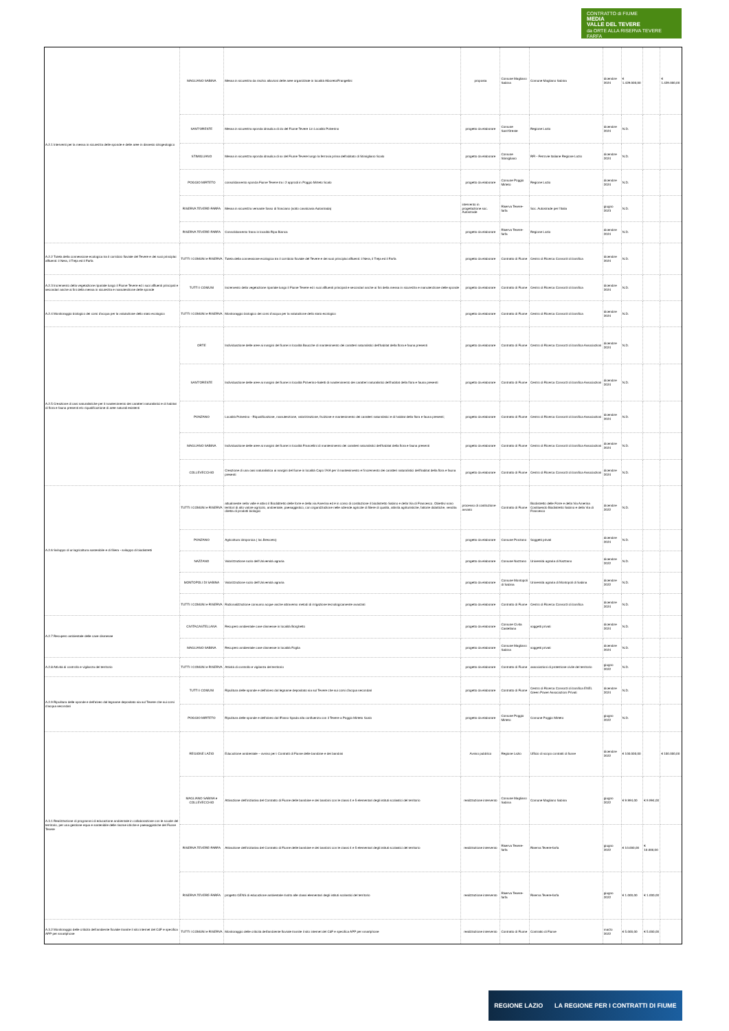CONTRATTO di FIUME
MEDIA
VALLE DEL TEVERE
da ORTE ALLA RISERVA TEVERE FARFA
| A.2.1 Interventi per la messa in sicurezza delle sponde e delle aree in dissesto idrogeologico | MAGLIANO SABINA | Messa in sicurezza da rischio alluvioni delle aree organizzate in località Alboreto/Frangellini | proposta | Comune Magliano Sabina | Comune Magliano Sabina | dicembre 2024 | € 1.429.000,00 | | € 1.429.000,00 |
| | SANT'ORESTE | Messa in sicurezza sponda idraulica di dx del Fiume Tevere Lin Località Polverino | progetto da elaborare | Comune Sant'Oreste | Regione Lazio | dicembre 2024 | N.D. | | |
| | STIMIGLIANO | Messa in sicurezza sponda idraulica di sx del Fiume Tevere lungo la ferrovia prima dell'abitato di Stimigliano Scalo | progetto da elaborare | Comune Stimigliano | RFI - Ferrovie Italiane Regione Lazio | dicembre 2024 | N.D. | | |
| | POGGIO MIRTETO | consolidamento sponda Fiume Tevere tra i 2 approdi in Poggio Mirteto Scalo | progetto da elaborare | Comune Poggio Mirteto | Regione Lazio | dicembre 2024 | N.D. | | |
| | RISERVA TEVERE-FARFA | Messa in sicurezza versante fosso di frosciano (sotto cavalcavia Autostrada) | intervento in progettazione soc. Autostrade | Riserva Tevere-farfa | Soc. Autostrade per l'Italia | giugno 2023 | N.D. | | |
| | RISERVA TEVERE-FARFA | Consolidamento frana in località Ripa Bianca | progetto da elaborare | Riserva Tevere-farfa | Regione Lazio | dicembre 2024 | N.D. | | |
| A.2.2 Tutela della connessione ecologica tra il corridoio fluviale del Tevere e dei suoi principlai affluenti: il Nera, il Treja ed il Farfa | TUTTI I COMUNI e RISERVA | Tutela della connessione ecologica tra il corridoio fluviale del Tevere e dei suoi principlai affluenti: il Nera, il Treja ed il Farfa | progetto da elaborare | Contratto di Fiume | Centro di Ricerca Consorzi di bonifica | dicembre 2024 | N.D. | | |
| A.2.3 Incremento della vegetazione ripariale lungo il Fiume Tevere ed i suoi affluenti principali e secondari anche ai fini della messa in sicurezza e manutenzione delle sponde | TUTTI I COMUNI | Incremento della vegetazione ripariale lungo il Fiume Tevere ed i suoi affluenti principali e secondari anche ai fini della messa in sicurezza e manutenzione delle sponde | progetto da elaborare | Contratto di Fiume | Centro di Ricerca Consorzi di bonifica | dicembre 2024 | N.D. | | |
| A.2.4 Monitoraggio biologico dei corsi d'acqua per la valutazione dello stato ecologico | TUTTI I COMUNI e RISERVA | Monitoraggio biologico dei corsi d'acqua per la valutazione dello stato ecologico | progetto da elaborare | Contratto di Fiume | Centro di Ricerca Consorzi di bonifica | dicembre 2024 | N.D. | | |
| A.2.5 Creazione di oasi naturalistiche per il mantenimento dei caratteri naturalistici e di habitat di flora e fauna presenti e/o riqualificazione di aree naturali esistenti | ORTE | Individuazione delle aree ai margini del fiume in località Baucche di mantenimento dei caratteri naturalistici dell'habitat della flora e fauna presenti | progetto da elaborare | Contratto di Fiume | Centro di Ricerca Consorzi di bonifica Associazioni | dicembre 2024 | N.D. | | |
| | SANT'ORESTE | Individuazione delle aree ai margini del fiume in località Polverino-Saletti di mantenimento dei caratteri naturalistici dell'habitat della flora e fauna presenti | progetto da elaborare | Contratto di Fiume | Centro di Ricerca Consorzi di bonifica Associazioni | dicembre 2024 | N.D. | | |
| | PONZANO | Località Polverino - Riqualificazione, manutenzione, valorizzazione, fruizione e mantenimento dei caratteri naturalistici e di habitat della flora e fauna presenti; | progetto da elaborare | Contratto di Fiume | Centro di Ricerca Consorzi di bonifica Associazioni | dicembre 2024 | N.D. | | |
| | MAGLIANO SABINA | Individuazione delle aree ai margini del fiume in località Francellini di mantenimento dei caratteri naturalistici dell'habitat della flora e fauna presenti | progetto da elaborare | Contratto di Fiume | Centro di Ricerca Consorzi di bonifica Associazioni | dicembre 2024 | N.D. | | |
| | COLLEVECCHIO | Creazione di una oasi naturalistica ai margini del fiume in località Capo l'AIA per il mantenimento e l'incremento dei caratteri naturalistici dell'habitat della flora e fauna presenti | progetto da elaborare | Contratto di Fiume | Centro di Ricerca Consorzi di bonifica Associazioni | dicembre 2024 | N.D. | | |
| A.2.6 Sviluppo di un'agricoltura sostenibile e di filiera - sviluppo di biodistretti | TUTTI I COMUNI e RISERVA | attualmente nella valle è attivo il Biodidtretto delle forre e della via Amerina ed è in corso di costituzione il biodistretto Sabino e della Via di Francesco. Obiettivi sono territori di alto valore agricolo, ambientale, paesaggistico, con organizzazione nelle aziende agricole di filiere di qualità, attività agrituristiche, fattorie didattiche, vendita diretta di prodotti biologici | processo di costituzione avviato | Contratto di Fiume | Biodistretto delle Forre e della Via Amerina Costituendo Biodistretto Sabino e della Via di Francesco | dicembre 2022 | N.D. | | |
| | PONZANO | Agricoltura idroponica ( loc.Brecceto) | progetto da elaborare | Comune Ponzano | Soggetti privati | dicembre 2024 | N.D. | | |
| | NAZZANO | Valorizzazione ruolo dell'Università agraria | progetto da elaborare | Comune Nazzano | Università agraria di Nazzano | dicembre 2022 | N.D. | | |
| | MONTOPOLI DI SABINA | Valorizzazione ruolo dell'Università agraria | progetto da elaborare | Comune Montopoli di Sabina | Università agraria di Montopoli di Sabina | dicembre 2022 | N.D. | | |
| | TUTTI I COMUNI e RISERVA | Razionalizzazione consumo acque anche attraverso metodi di irrigazione tecnologicamente avanzati | progetto da elaborare | Contratto di Fiume | Centro di Ricerca Consorzi di bonifica | dicembre 2024 | N.D. | | |
| A.2.7 Recupero ambientale delle cave dismesse | CIVITACASTELLANA | Recupero ambientale cave dismesse in località Borghetto | progetto da elaborare | Comune Civita Castellana | soggetti privati | dicembre 2024 | N.D. | | |
| | MAGLIANO SABINA | Recupero ambientale cave dismesse in località Foglia | progetto da elaborare | Comune Magliano Sabina | soggetti privati | dicembre 2024 | N.D. | | |
| A.2.8 Attività di controllo e vigilanza del territorio | TUTTI I COMUNI e RISERVA | Attività di controllo e vigilanza del territorio | progetto da elaborare | Contratto di Fiume | associazioni di protezione civile del territorio | giugno 2022 | N.D. | | |
| A.2.9 Ripulitura delle sponde e dell'alveo dal legname depositato sia sul Tevere che sui corsi d'acqua secondari | TUTTI I COMUNI | Ripulitura delle sponde e dell'alveo dal legname depositato sia sul Tevere che sui corsi d'acqua secondari | progetto da elaborare | Contratto di Fiume | Centro di Ricerca Consorzi di bonifica ENEL Green Power Associazioni Privati | dicembre 2024 | N.D. | | |
| | POGGIO MIRTETO | Ripulitura delle sponde e dell'alveo dal lFosso Spada alla confluenza con il Tevere a Poggio Mirteto Scalo | progetto da elaborare | Comune Poggio Mirteto | Comune Poggio Mirteto | giugno 2022 | N.D. | | |
| A.3.1 Realizzazione di programmi di educazione ambientale in collaborazione con le scuole del territorio, per una gestione equa e sostenibile delle risorse idriche e paesaggistiche del Fiume Tevere | REGIONE LAZIO | Educazione ambientale – avviso per i Contratti di Fiume delle bambine e dei bambini | Avviso pubblico | Regione Lazio | Ufficio di scopo contratti di fiume | dicembre 2022 | € 100.000,00 | | € 100.000,00 |
| | MAGLIANO SABINA e COLLEVECCHIO | Attivazione dell'iniziativa del Contratto di Fiume delle bambine e dei bambini con le classi 4 e 5 elementari degli istituti scolastici del territorio | realizzazione intervento | Comune Magliano Sabina | Comune Magliano Sabina | giugno 2022 | € 9.994,00 | € 9.994,00 | |
| | RISERVA TEVERE-FARFA | Attivazione dell'iniziativa del Contratto di Fiume delle bambine e dei bambini con le classi 4 e 5 elementari degli istituti scolastici del territorio | realizzazione intervento | Riserva Tevere-farfa | Riserva Tevere-farfa | giugno 2022 | € 10.000,00 | € 10.000,00 | |
| | RISERVA TEVERE-FARFA | progetto GENS di educazione ambientale rivolto alle classi elementari degli istituti scolastici del territorio | realizzazione intervento | Riserva Tevere-farfa | Riserva Tevere-farfa | giugno 2022 | € 1.000,00 | € 1.000,00 | |
| A.3.2 Monitoraggio delle criticità dell'ambiente fluviale tramite il sito internet del CdF e specifica APP per smartphone | TUTTI I COMUNI e RISERVA | Monitoraggio delle criticità dell'ambiente fluviale tramite il sito internet del CdF e specifica APP per smartphone | realizzazione intervento | Contratto di Fiume | Contratto di Fiume | marzo 2022 | € 5.000,00 | € 5.000,00 | |
REGIONE LAZIO LA REGIONE PER I CONTRATTI DI FIUME